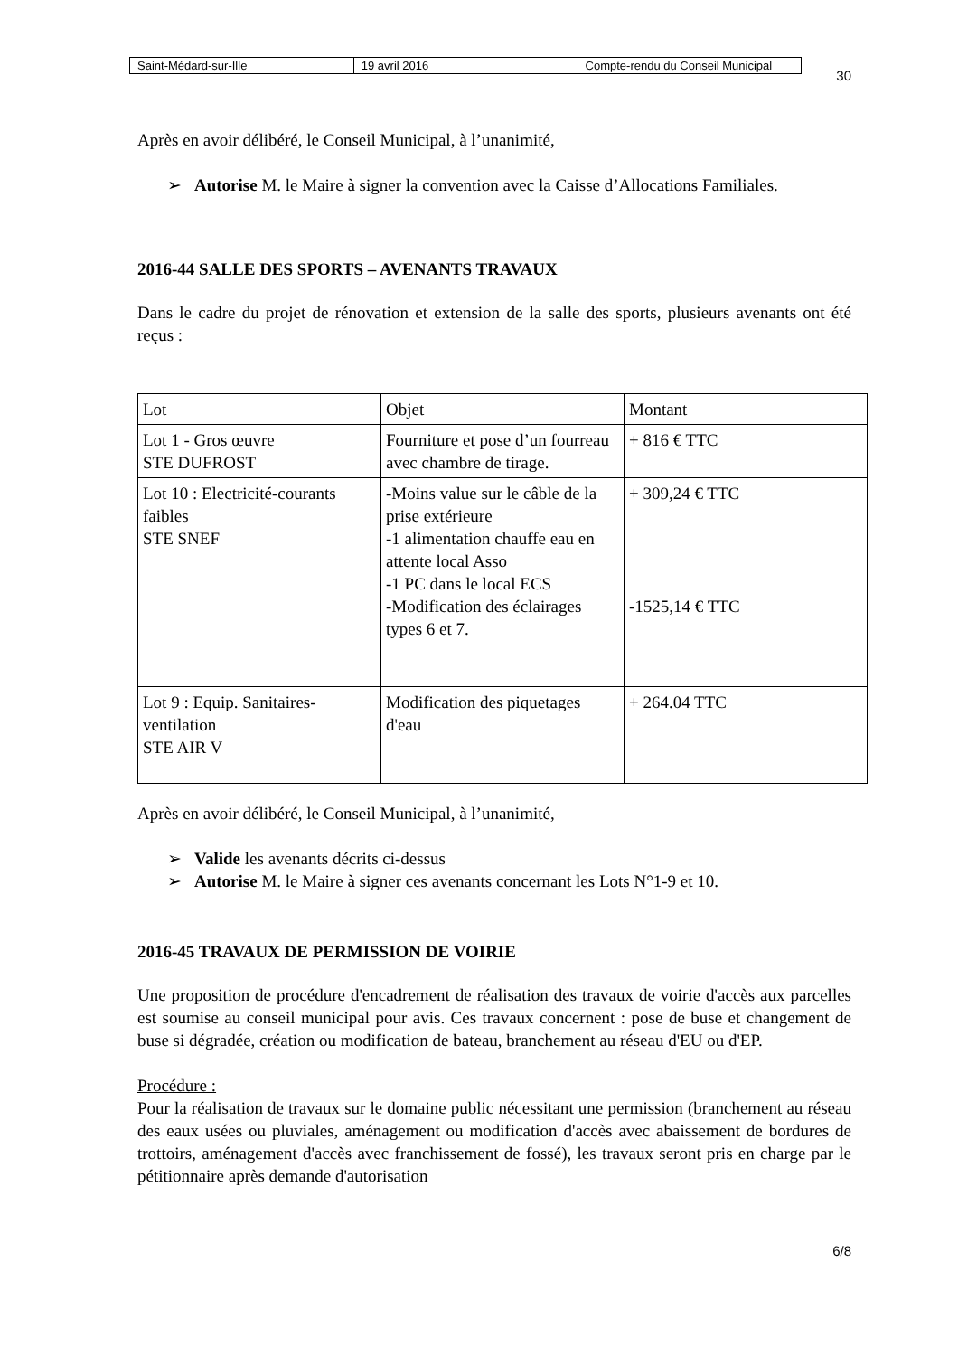| Saint-Médard-sur-Ille | 19 avril 2016 | Compte-rendu du Conseil Municipal |
30
Après en avoir délibéré, le Conseil Municipal, à l’unanimité,
➢ Autorise M. le Maire à signer la convention avec la Caisse d’Allocations Familiales.
2016-44 SALLE DES SPORTS – AVENANTS TRAVAUX
Dans le cadre du projet de rénovation et extension de la salle des sports, plusieurs avenants ont été reçus :
| Lot | Objet | Montant |
| Lot 1 - Gros œuvre STE DUFROST | Fourniture et pose d’un fourreau avec chambre de tirage. | + 816 € TTC |
| Lot 10 : Electricité-courants faibles STE SNEF | -Moins value sur le câble de la prise extérieure -1 alimentation chauffe eau en attente local Asso -1 PC dans le local ECS -Modification des éclairages types 6 et 7. | + 309,24 € TTC -1525,14 € TTC |
| Lot 9 : Equip. Sanitaires-ventilation STE AIR V | Modification des piquetages d'eau | + 264.04 TTC |
Après en avoir délibéré, le Conseil Municipal, à l’unanimité,
➢ Valide les avenants décrits ci-dessus
➢ Autorise M. le Maire à signer ces avenants concernant les Lots N°1-9 et 10.
2016-45 TRAVAUX DE PERMISSION DE VOIRIE
Une proposition de procédure d'encadrement de réalisation des travaux de voirie d'accès aux parcelles est soumise au conseil municipal pour avis. Ces travaux concernent : pose de buse et changement de buse si dégradée, création ou modification de bateau, branchement au réseau d'EU ou d'EP.
Procédure :
Pour la réalisation de travaux sur le domaine public nécessitant une permission (branchement au réseau des eaux usées ou pluviales, aménagement ou modification d'accès avec abaissement de bordures de trottoirs, aménagement d'accès avec franchissement de fossé), les travaux seront pris en charge par le pétitionnaire après demande d'autorisation
6/8